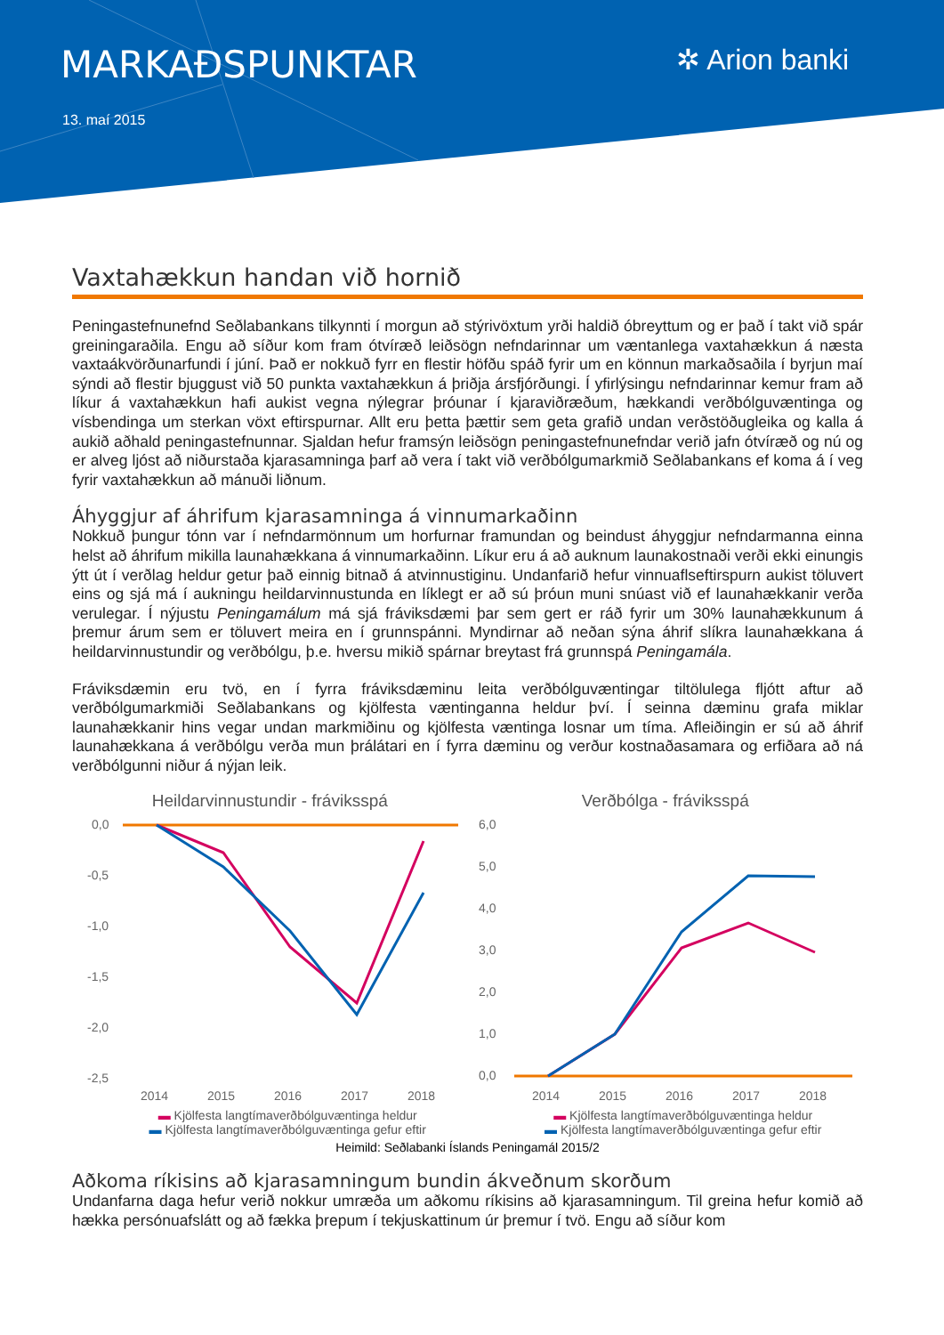MARKAÐSPUNKTAR
13. maí 2015
✲ Arion banki
Vaxtahækkun handan við hornið
Peningastefnunefnd Seðlabankans tilkynnti í morgun að stýrivöxtum yrði haldið óbreyttum og er það í takt við spár greiningaraðila. Engu að síður kom fram ótvíræð leiðsögn nefndarinnar um væntanlega vaxtahækkun á næsta vaxtaákvörðunarfundi í júní. Það er nokkuð fyrr en flestir höfðu spáð fyrir um en könnun markaðsaðila í byrjun maí sýndi að flestir bjuggust við 50 punkta vaxtahækkun á þriðja ársfjórðungi. Í yfirlýsingu nefndarinnar kemur fram að líkur á vaxtahækkun hafi aukist vegna nýlegrar þróunar í kjaraviðræðum, hækkandi verðbólguvæntinga og vísbendinga um sterkan vöxt eftirspurnar. Allt eru þetta þættir sem geta grafið undan verðstöðugleika og kalla á aukið aðhald peningastefnunnar. Sjaldan hefur framsýn leiðsögn peningastefnunefndar verið jafn ótvíræð og nú og er alveg ljóst að niðurstaða kjarasamninga þarf að vera í takt við verðbólgumarkmið Seðlabankans ef koma á í veg fyrir vaxtahækkun að mánuði liðnum.
Áhyggjur af áhrifum kjarasamninga á vinnumarkaðinn
Nokkuð þungur tónn var í nefndarmönnum um horfurnar framundan og beindust áhyggjur nefndarmanna einna helst að áhrifum mikilla launahækkana á vinnumarkaðinn. Líkur eru á að auknum launakostnaði verði ekki einungis ýtt út í verðlag heldur getur það einnig bitnað á atvinnustiginu. Undanfarið hefur vinnuaflseftirspurn aukist töluvert eins og sjá má í aukningu heildarvinnustunda en líklegt er að sú þróun muni snúast við ef launahækkanir verða verulegar. Í nýjustu Peningamálum má sjá fráviksdæmi þar sem gert er ráð fyrir um 30% launahækkunum á þremur árum sem er töluvert meira en í grunnspánni. Myndirnar að neðan sýna áhrif slíkra launahækkana á heildarvinnustundir og verðbólgu, þ.e. hversu mikið spárnar breytast frá grunnspá Peningamála.
Fráviksdæmin eru tvö, en í fyrra fráviksdæminu leita verðbólguvæntingar tiltölulega fljótt aftur að verðbólgumarkmiði Seðlabankans og kjölfesta væntinganna heldur því. Í seinna dæminu grafa miklar launahækkanir hins vegar undan markmiðinu og kjölfesta væntinga losnar um tíma. Afleiðingin er sú að áhrif launahækkana á verðbólgu verða mun þrálátari en í fyrra dæminu og verður kostnaðasamara og erfiðara að ná verðbólgunni niður á nýjan leik.
Heildarvinnustundir - fráviksspá
0,0
-0,5
-1,0
-1,5
-2,0
-2,5
2014
2015
2016
2017
2018
▬ Kjölfesta langtímaverðbólguvæntinga heldur
▬ Kjölfesta langtímaverðbólguvæntinga gefur eftir
Verðbólga - fráviksspá
6,0
5,0
4,0
3,0
2,0
1,0
0,0
2014
2015
2016
2017
2018
▬ Kjölfesta langtímaverðbólguvæntinga heldur
▬ Kjölfesta langtímaverðbólguvæntinga gefur eftir
Heimild: Seðlabanki Íslands Peningamál 2015/2
Aðkoma ríkisins að kjarasamningum bundin ákveðnum skorðum
Undanfarna daga hefur verið nokkur umræða um aðkomu ríkisins að kjarasamningum. Til greina hefur komið að hækka persónuafslátt og að fækka þrepum í tekjuskattinum úr þremur í tvö. Engu að síður kom